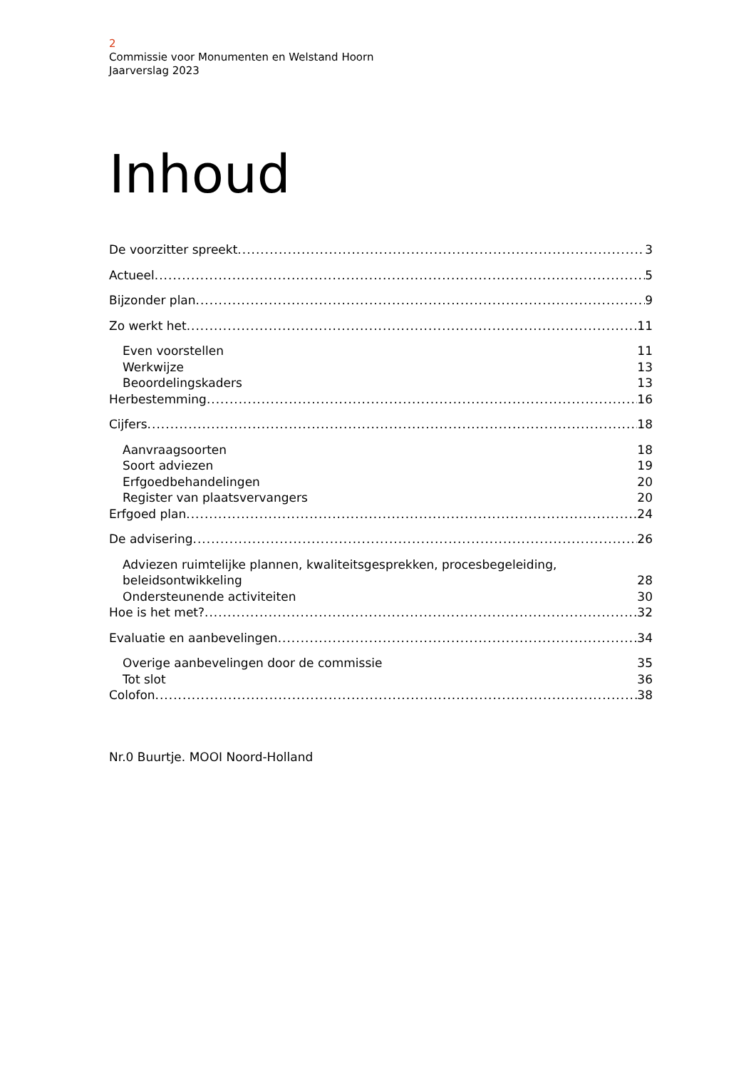2
Commissie voor Monumenten en Welstand Hoorn
Jaarverslag 2023
Inhoud
De voorzitter spreekt 3
Actueel 5
Bijzonder plan 9
Zo werkt het 11
Even voorstellen 11
Werkwijze 13
Beoordelingskaders 13
Herbestemming 16
Cijfers 18
Aanvraagsoorten 18
Soort adviezen 19
Erfgoedbehandelingen 20
Register van plaatsvervangers 20
Erfgoed plan 24
De advisering 26
Adviezen ruimtelijke plannen, kwaliteitsgesprekken, procesbegeleiding,
beleidsontwikkeling 28
Ondersteunende activiteiten 30
Hoe is het met? 32
Evaluatie en aanbevelingen 34
Overige aanbevelingen door de commissie 35
Tot slot 36
Colofon 38
Nr.0 Buurtje. MOOI Noord-Holland